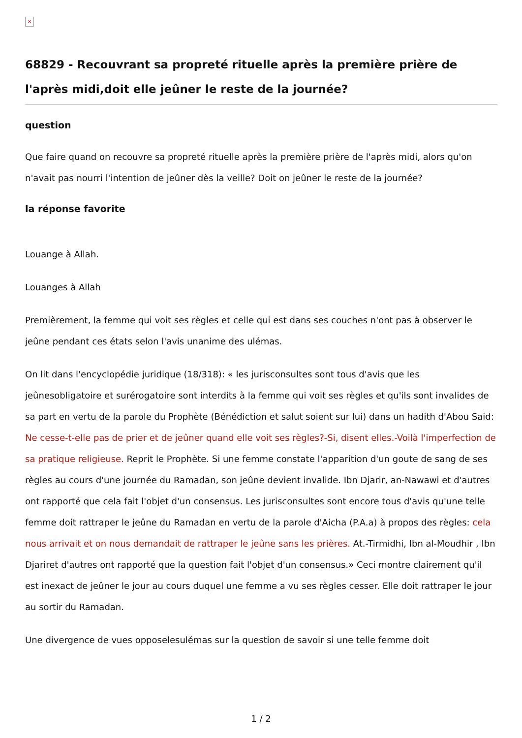×
68829 - Recouvrant sa propreté rituelle après la première prière de l'après midi,doit elle jeûner le reste de la journée?
question
Que faire quand on recouvre sa propreté rituelle après la première prière de l'après midi, alors qu'on n'avait pas nourri l'intention de jeûner dès la veille? Doit on jeûner le reste de la journée?
la réponse favorite
Louange à Allah.
Louanges à Allah
Premièrement, la femme qui voit ses règles et celle qui est dans ses couches n'ont pas à observer le jeûne pendant ces états selon l'avis unanime des ulémas.
On lit dans l'encyclopédie juridique (18/318): « les jurisconsultes sont tous d'avis que les jeûnesobligatoire et surérogatoire sont interdits à la femme qui voit ses règles et qu'ils sont invalides de sa part en vertu de la parole du Prophète (Bénédiction et salut soient sur lui) dans un hadith d'Abou Said: Ne cesse-t-elle pas de prier et de jeûner quand elle voit ses règles?-Si, disent elles.-Voilà l'imperfection de sa pratique religieuse. Reprit le Prophète. Si une femme constate l'apparition d'un goute de sang de ses règles au cours d'une journée du Ramadan, son jeûne devient invalide. Ibn Djarir, an-Nawawi et d'autres ont rapporté que cela fait l'objet d'un consensus. Les jurisconsultes sont encore tous d'avis qu'une telle femme doit rattraper le jeûne du Ramadan en vertu de la parole d'Aicha (P.A.a) à propos des règles: cela nous arrivait et on nous demandait de rattraper le jeûne sans les prières. At.-Tirmidhi, Ibn al-Moudhir , Ibn Djariret d'autres ont rapporté que la question fait l'objet d'un consensus.» Ceci montre clairement qu'il est inexact de jeûner le jour au cours duquel une femme a vu ses règles cesser. Elle doit rattraper le jour au sortir du Ramadan.
Une divergence de vues opposelesulémas sur la question de savoir si une telle femme doit
1 / 2